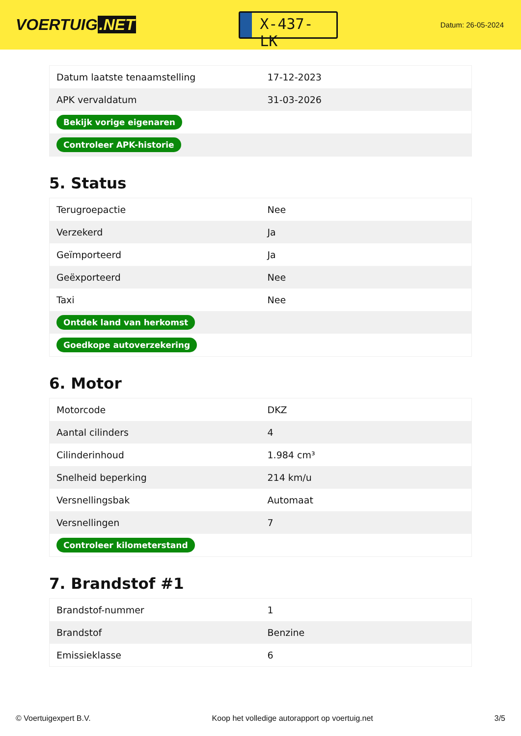VOERTUIG.NET
X-437-LK
Datum: 26-05-2024
| Datum laatste tenaamstelling | 17-12-2023 |
| APK vervaldatum | 31-03-2026 |
| Bekijk vorige eigenaren | |
| Controleer APK-historie | |
5. Status
| Terugroepactie | Nee |
| Verzekerd | Ja |
| Geïmporteerd | Ja |
| Geëxporteerd | Nee |
| Taxi | Nee |
| Ontdek land van herkomst | |
| Goedkope autoverzekering | |
6. Motor
| Motorcode | DKZ |
| Aantal cilinders | 4 |
| Cilinderinhoud | 1.984 cm³ |
| Snelheid beperking | 214 km/u |
| Versnellingsbak | Automaat |
| Versnellingen | 7 |
| Controleer kilometerstand | |
7. Brandstof #1
| Brandstof-nummer | 1 |
| Brandstof | Benzine |
| Emissieklasse | 6 |
© Voertuigexpert B.V. Koop het volledige autorapport op voertuig.net 3/5